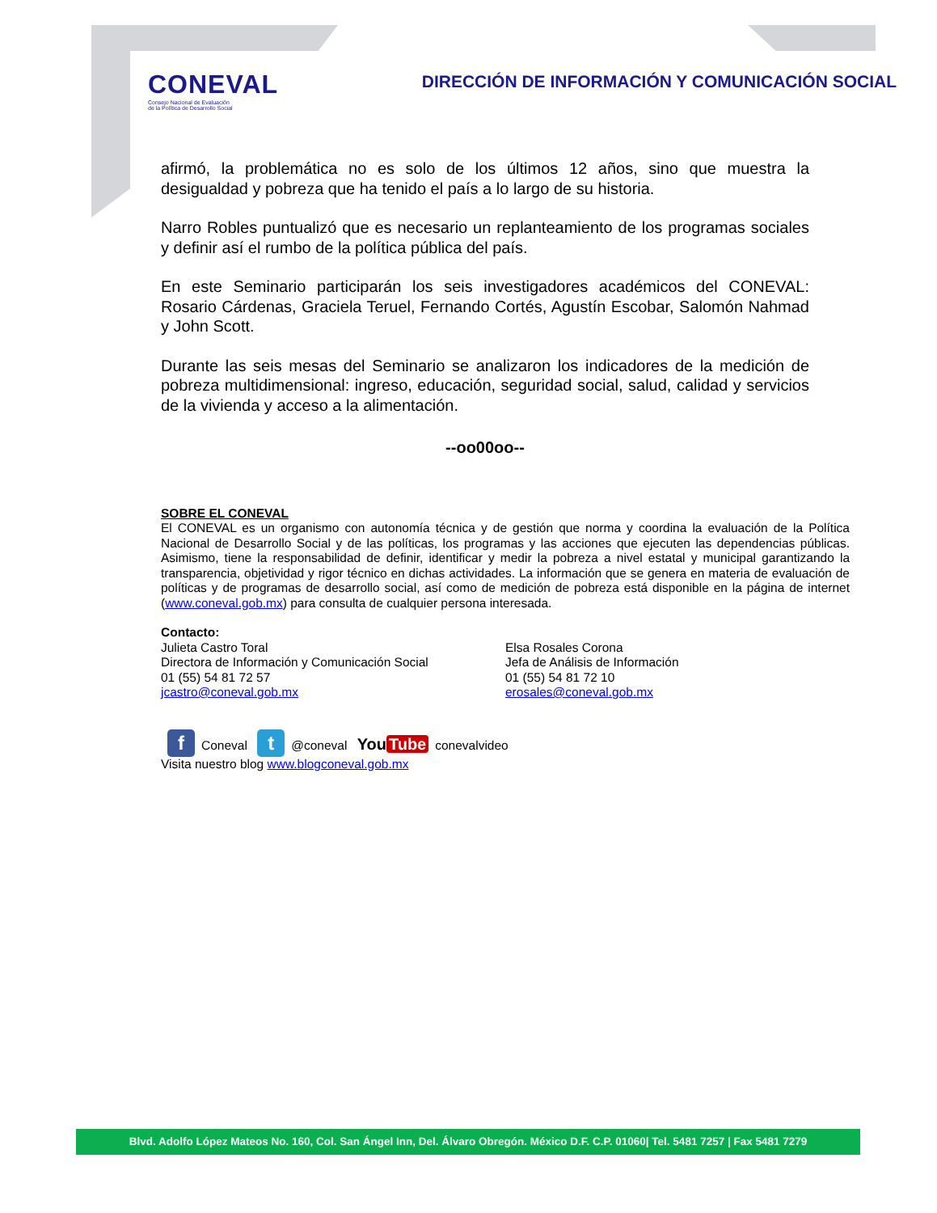CONEVAL
Consejo Nacional de Evaluación
de la Política de Desarrollo Social
DIRECCIÓN DE INFORMACIÓN Y COMUNICACIÓN SOCIAL
afirmó, la problemática no es solo de los últimos 12 años, sino que muestra la desigualdad y pobreza que ha tenido el país a lo largo de su historia.
Narro Robles puntualizó que es necesario un replanteamiento de los programas sociales y definir así el rumbo de la política pública del país.
En este Seminario participarán los seis investigadores académicos del CONEVAL: Rosario Cárdenas, Graciela Teruel, Fernando Cortés, Agustín Escobar, Salomón Nahmad y John Scott.
Durante las seis mesas del Seminario se analizaron los indicadores de la medición de pobreza multidimensional: ingreso, educación, seguridad social, salud, calidad y servicios de la vivienda y acceso a la alimentación.
--oo00oo--
SOBRE EL CONEVAL
El CONEVAL es un organismo con autonomía técnica y de gestión que norma y coordina la evaluación de la Política Nacional de Desarrollo Social y de las políticas, los programas y las acciones que ejecuten las dependencias públicas. Asimismo, tiene la responsabilidad de definir, identificar y medir la pobreza a nivel estatal y municipal garantizando la transparencia, objetividad y rigor técnico en dichas actividades. La información que se genera en materia de evaluación de políticas y de programas de desarrollo social, así como de medición de pobreza está disponible en la página de internet (www.coneval.gob.mx) para consulta de cualquier persona interesada.
Contacto:
Julieta Castro Toral
Directora de Información y Comunicación Social
01 (55) 54 81 72 57
jcastro@coneval.gob.mx
Elsa Rosales Corona
Jefa de Análisis de Información
01 (55) 54 81 72 10
erosales@coneval.gob.mx
f Coneval t @coneval You Tube conevalvideo
Visita nuestro blog www.blogconeval.gob.mx
Blvd. Adolfo López Mateos No. 160, Col. San Ángel Inn, Del. Álvaro Obregón. México D.F. C.P. 01060| Tel. 5481 7257 | Fax 5481 7279